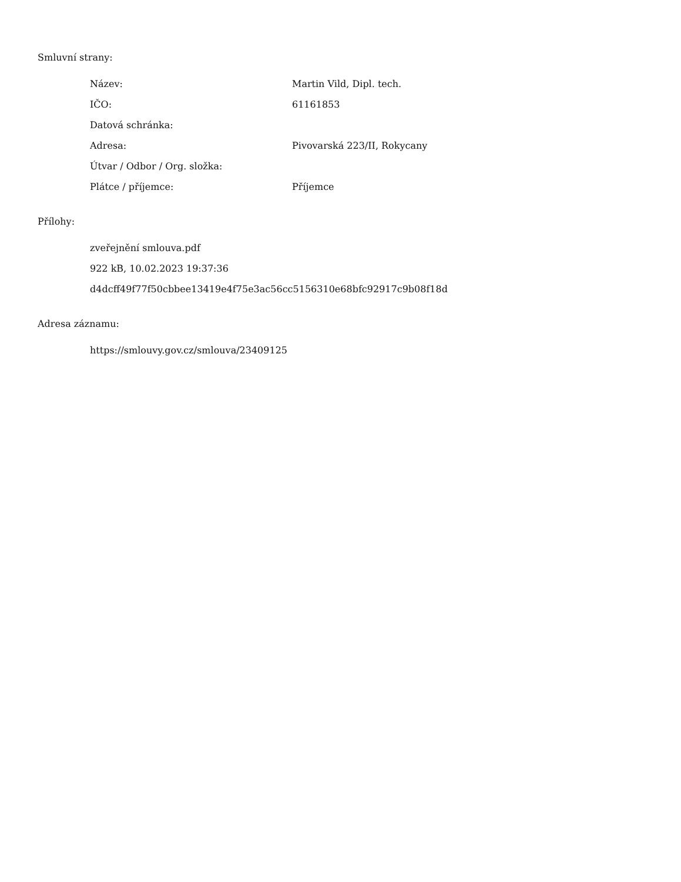Smluvní strany:
| Název: | Martin Vild, Dipl. tech. |
| IČO: | 61161853 |
| Datová schránka: | |
| Adresa: | Pivovarská 223/II, Rokycany |
| Útvar / Odbor / Org. složka: | |
| Plátce / příjemce: | Příjemce |
Přílohy:
zveřejnění smlouva.pdf
922 kB, 10.02.2023 19:37:36
d4dcff49f77f50cbbee13419e4f75e3ac56cc5156310e68bfc92917c9b08f18d
Adresa záznamu:
https://smlouvy.gov.cz/smlouva/23409125